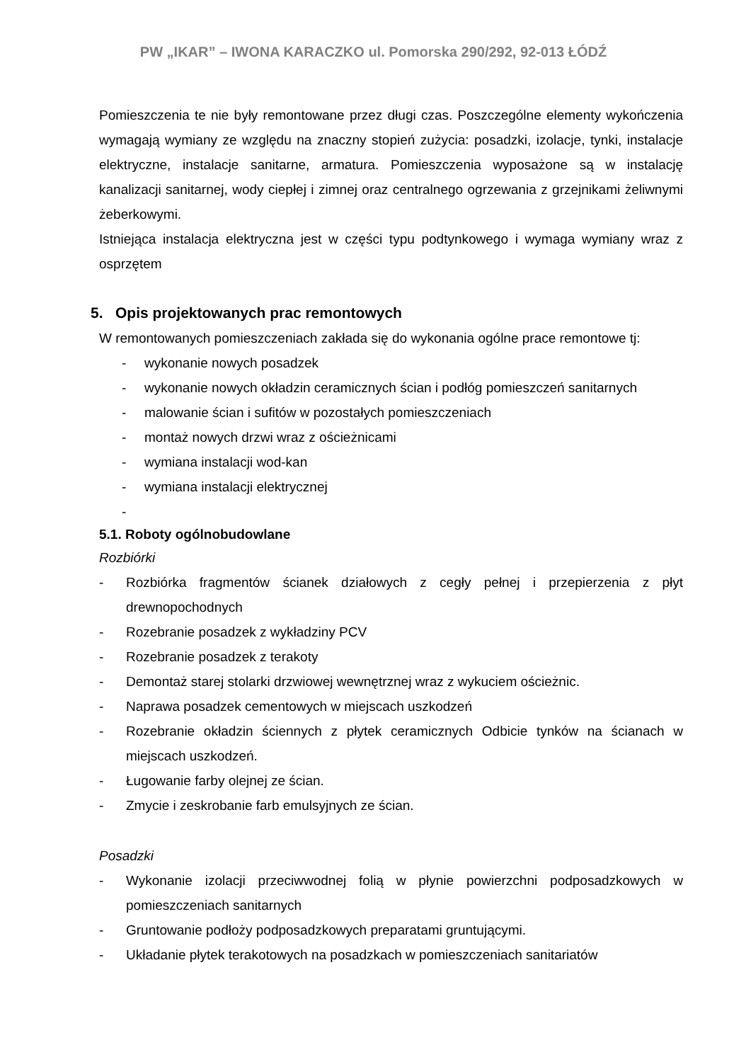PW „IKAR” – IWONA KARACZKO ul. Pomorska 290/292, 92-013 ŁÓDŹ
Pomieszczenia te nie były remontowane przez długi czas. Poszczególne elementy wykończenia wymagają wymiany ze względu na znaczny stopień zużycia: posadzki, izolacje, tynki, instalacje elektryczne, instalacje sanitarne, armatura. Pomieszczenia wyposażone są w instalację kanalizacji sanitarnej, wody ciepłej i zimnej oraz centralnego ogrzewania z grzejnikami żeliwnymi żeberkowymi.
Istniejąca instalacja elektryczna jest w części typu podtynkowego i wymaga wymiany wraz z osprzętem
5. Opis projektowanych prac remontowych
W remontowanych pomieszczeniach zakłada się do wykonania ogólne prace remontowe tj:
- wykonanie nowych posadzek
- wykonanie nowych okładzin ceramicznych ścian i podłóg pomieszczeń sanitarnych
- malowanie ścian i sufitów w pozostałych pomieszczeniach
- montaż nowych drzwi wraz z ościeżnicami
- wymiana instalacji wod-kan
- wymiana instalacji elektrycznej
-
5.1. Roboty ogólnobudowlane
Rozbiórki
- Rozbiórka fragmentów ścianek działowych z cegły pełnej i przepierzenia z płyt drewnopochodnych
- Rozebranie posadzek z wykładziny PCV
- Rozebranie posadzek z terakoty
- Demontaż starej stolarki drzwiowej wewnętrznej wraz z wykuciem ościeżnic.
- Naprawa posadzek cementowych w miejscach uszkodzeń
- Rozebranie okładzin ściennych z płytek ceramicznych Odbicie tynków na ścianach w miejscach uszkodzeń.
- Ługowanie farby olejnej ze ścian.
- Zmycie i zeskrobanie farb emulsyjnych ze ścian.
Posadzki
- Wykonanie izolacji przeciwwodnej folią w płynie powierzchni podposadzkowych w pomieszczeniach sanitarnych
- Gruntowanie podłoży podposadzkowych preparatami gruntującymi.
- Układanie płytek terakotowych na posadzkach w pomieszczeniach sanitariatów